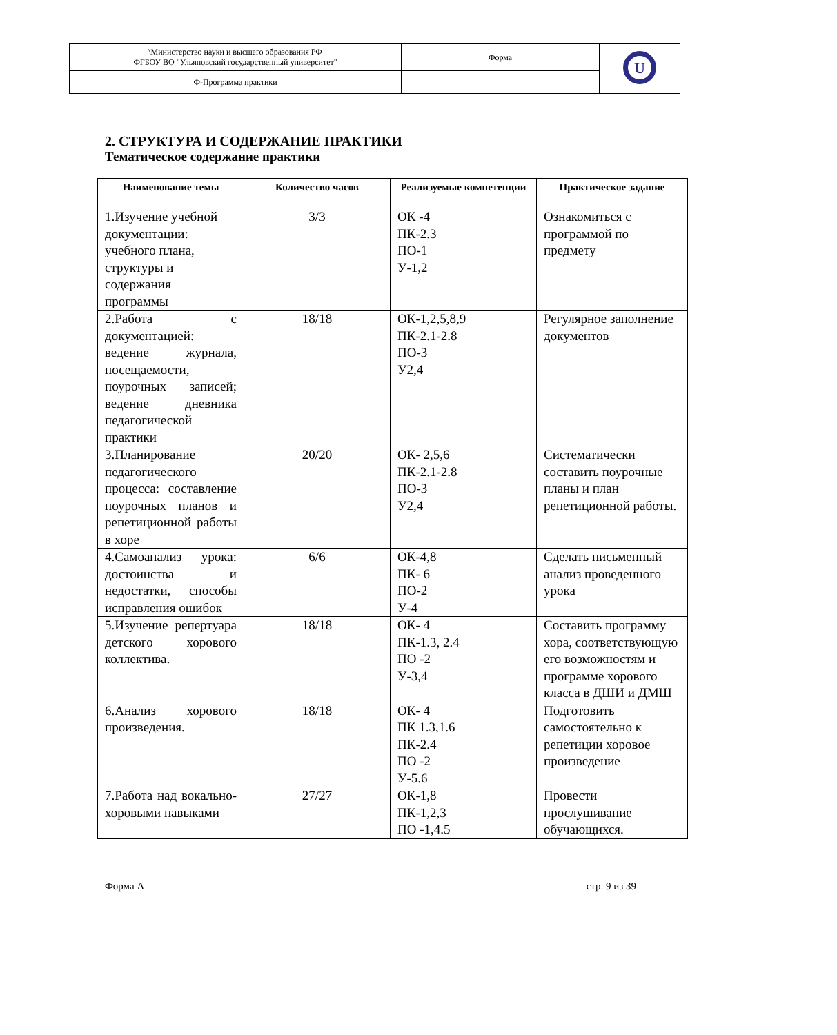| \Министерство науки и высшего образования РФ ФГБОУ ВО "Ульяновский государственный университет" | Форма | U |
| Ф-Программа практики | | |
2. СТРУКТУРА И СОДЕРЖАНИЕ ПРАКТИКИ
Тематическое содержание практики
| Наименование темы | Количество часов | Реализуемые компетенции | Практическое задание |
| --- | --- | --- | --- |
| 1.Изучение учебной документации: учебного плана, структуры и содержания программы | 3/3 | ОК -4 ПК-2.3 ПО-1 У-1,2 | Ознакомиться с программой по предмету |
| 2.Работа с документацией: ведение журнала, посещаемости, поурочных записей; ведение дневника педагогической практики | 18/18 | ОК-1,2,5,8,9 ПК-2.1-2.8 ПО-3 У2,4 | Регулярное заполнение документов |
| 3.Планирование педагогического процесса: составление поурочных планов и репетиционной работы в хоре | 20/20 | ОК- 2,5,6 ПК-2.1-2.8 ПО-3 У2,4 | Систематически составить поурочные планы и план репетиционной работы. |
| 4.Самоанализ урока: достоинства и недостатки, способы исправления ошибок | 6/6 | ОК-4,8 ПК- 6 ПО-2 У-4 | Сделать письменный анализ проведенного урока |
| 5.Изучение репертуара детского хорового коллектива. | 18/18 | ОК- 4 ПК-1.3, 2.4 ПО -2 У-3,4 | Составить программу хора, соответствующую его возможностям и программе хорового класса в ДШИ и ДМШ |
| 6.Анализ хорового произведения. | 18/18 | ОК- 4 ПК 1.3,1.6 ПК-2.4 ПО -2 У-5.6 | Подготовить самостоятельно к репетиции хоровое произведение |
| 7.Работа над вокально-хоровыми навыками | 27/27 | ОК-1,8 ПК-1,2,3 ПО -1,4.5 | Провести прослушивание обучающихся. |
Форма А стр. 9 из 39